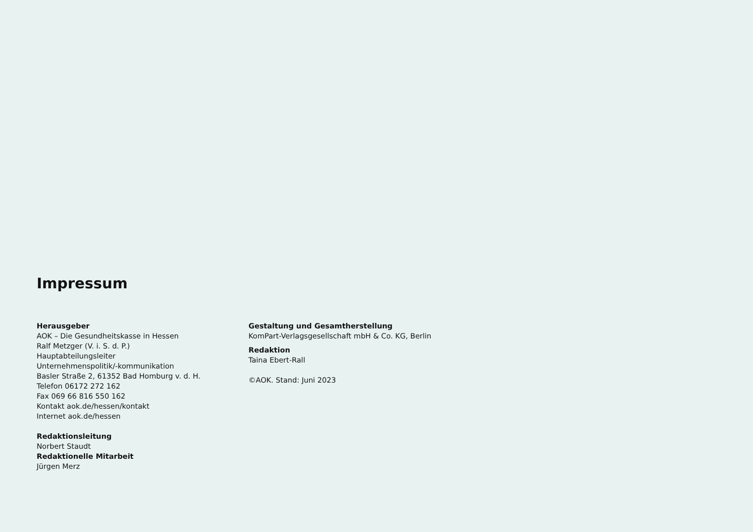Impressum
Herausgeber
AOK – Die Gesundheitskasse in Hessen
Ralf Metzger (V. i. S. d. P.)
Hauptabteilungsleiter
Unternehmenspolitik/-kommunikation
Basler Straße 2, 61352 Bad Homburg v. d. H.
Telefon 06172 272 162
Fax 069 66 816 550 162
Kontakt aok.de/hessen/kontakt
Internet aok.de/hessen
Redaktionsleitung
Norbert Staudt
Redaktionelle Mitarbeit
Jürgen Merz
Gestaltung und Gesamtherstellung
KomPart-Verlagsgesellschaft mbH & Co. KG, Berlin
Redaktion
Taina Ebert-Rall
©AOK. Stand: Juni 2023